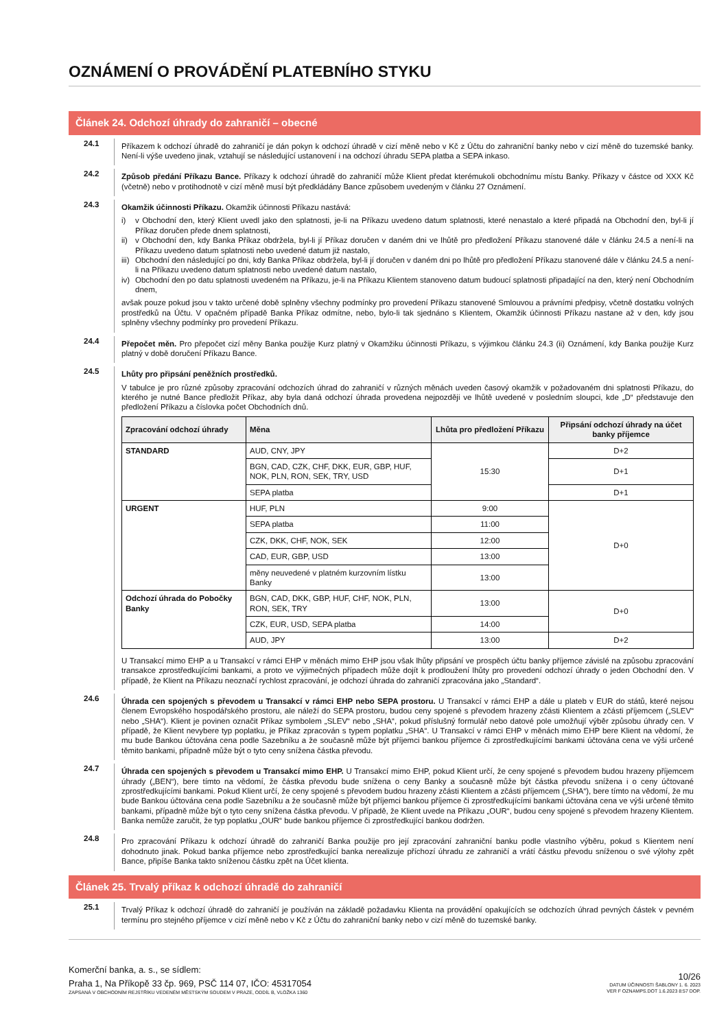OZNÁMENÍ O PROVÁDĚNÍ PLATEBNÍHO STYKU
Článek 24. Odchozí úhrady do zahraničí – obecné
24.1
Příkazem k odchozí úhradě do zahraničí je dán pokyn k odchozí úhradě v cizí měně nebo v Kč z Účtu do zahraniční banky nebo v cizí měně do tuzemské banky. Není-li výše uvedeno jinak, vztahují se následující ustanovení i na odchozí úhradu SEPA platba a SEPA inkaso.
24.2
Způsob předání Příkazu Bance. Příkazy k odchozí úhradě do zahraničí může Klient předat kterémukoli obchodnímu místu Banky. Příkazy v částce od XXX Kč (včetně) nebo v protihodnotě v cizí měně musí být předkládány Bance způsobem uvedeným v článku 27 Oznámení.
24.3
Okamžik účinnosti Příkazu. Okamžik účinnosti Příkazu nastává:
i) v Obchodní den, který Klient uvedl jako den splatnosti, je-li na Příkazu uvedeno datum splatnosti, které nenastalo a které připadá na Obchodní den, byl-li jí Příkaz doručen přede dnem splatnosti,
ii) v Obchodní den, kdy Banka Příkaz obdržela, byl-li jí Příkaz doručen v daném dni ve lhůtě pro předložení Příkazu stanovené dále v článku 24.5 a není-li na Příkazu uvedeno datum splatnosti nebo uvedené datum již nastalo,
iii) Obchodní den následující po dni, kdy Banka Příkaz obdržela, byl-li jí doručen v daném dni po lhůtě pro předložení Příkazu stanovené dále v článku 24.5 a není-li na Příkazu uvedeno datum splatnosti nebo uvedené datum nastalo,
iv) Obchodní den po datu splatnosti uvedeném na Příkazu, je-li na Příkazu Klientem stanoveno datum budoucí splatnosti připadající na den, který není Obchodním dnem,
avšak pouze pokud jsou v takto určené době splněny všechny podmínky pro provedení Příkazu stanovené Smlouvou a právními předpisy, včetně dostatku volných prostředků na Účtu. V opačném případě Banka Příkaz odmítne, nebo, bylo-li tak sjednáno s Klientem, Okamžik účinnosti Příkazu nastane až v den, kdy jsou splněny všechny podmínky pro provedení Příkazu.
24.4
Přepočet měn. Pro přepočet cizí měny Banka použije Kurz platný v Okamžiku účinnosti Příkazu, s výjimkou článku 24.3 (ii) Oznámení, kdy Banka použije Kurz platný v době doručení Příkazu Bance.
24.5
Lhůty pro připsání peněžních prostředků.
V tabulce je pro různé způsoby zpracování odchozích úhrad do zahraničí v různých měnách uveden časový okamžik v požadovaném dni splatnosti Příkazu, do kterého je nutné Bance předložit Příkaz, aby byla daná odchozí úhrada provedena nejpozději ve lhůtě uvedené v posledním sloupci, kde „D“ představuje den předložení Příkazu a číslovka počet Obchodních dnů.
| Zpracování odchozí úhrady | Měna | Lhůta pro předložení Příkazu | Připsání odchozí úhrady na účet banky příjemce |
| --- | --- | --- | --- |
| STANDARD | AUD, CNY, JPY | 15:30 | D+2 |
| | BGN, CAD, CZK, CHF, DKK, EUR, GBP, HUF, NOK, PLN, RON, SEK, TRY, USD | | D+1 |
| | SEPA platba | | D+1 |
| URGENT | HUF, PLN | 9:00 | D+0 |
| | SEPA platba | 11:00 | |
| | CZK, DKK, CHF, NOK, SEK | 12:00 | |
| | CAD, EUR, GBP, USD | 13:00 | |
| | měny neuvedené v platném kurzovním lístku Banky | 13:00 | |
| Odchozí úhrada do Pobočky Banky | BGN, CAD, DKK, GBP, HUF, CHF, NOK, PLN, RON, SEK, TRY | 13:00 | D+0 |
| | CZK, EUR, USD, SEPA platba | 14:00 | |
| | AUD, JPY | 13:00 | D+2 |
U Transakcí mimo EHP a u Transakcí v rámci EHP v měnách mimo EHP jsou však lhůty připsání ve prospěch účtu banky příjemce závislé na způsobu zpracování transakce zprostředkujícími bankami, a proto ve výjimečných případech může dojít k prodloužení lhůty pro provedení odchozí úhrady o jeden Obchodní den. V případě, že Klient na Příkazu neoznačí rychlost zpracování, je odchozí úhrada do zahraničí zpracována jako „Standard“.
24.6
Úhrada cen spojených s převodem u Transakcí v rámci EHP nebo SEPA prostoru. U Transakcí v rámci EHP a dále u plateb v EUR do států, které nejsou členem Evropského hospodářského prostoru, ale náleží do SEPA prostoru, budou ceny spojené s převodem hrazeny zčásti Klientem a zčásti příjemcem („SLEV“ nebo „SHA“). Klient je povinen označit Příkaz symbolem „SLEV“ nebo „SHA“, pokud příslušný formulář nebo datové pole umožňují výběr způsobu úhrady cen. V případě, že Klient nevybere typ poplatku, je Příkaz zpracován s typem poplatku „SHA“. U Transakcí v rámci EHP v měnách mimo EHP bere Klient na vědomí, že mu bude Bankou účtována cena podle Sazebníku a že současně může být příjemci bankou příjemce či zprostředkujícími bankami účtována cena ve výši určené těmito bankami, případně může být o tyto ceny snížena částka převodu.
24.7
Úhrada cen spojených s převodem u Transakcí mimo EHP. U Transakcí mimo EHP, pokud Klient určí, že ceny spojené s převodem budou hrazeny příjemcem úhrady („BEN“), bere tímto na vědomí, že částka převodu bude snížena o ceny Banky a současně může být částka převodu snížena i o ceny účtované zprostředkujícími bankami. Pokud Klient určí, že ceny spojené s převodem budou hrazeny zčásti Klientem a zčásti příjemcem („SHA“), bere tímto na vědomí, že mu bude Bankou účtována cena podle Sazebníku a že současně může být příjemci bankou příjemce či zprostředkujícími bankami účtována cena ve výši určené těmito bankami, případně může být o tyto ceny snížena částka převodu. V případě, že Klient uvede na Příkazu „OUR“, budou ceny spojené s převodem hrazeny Klientem. Banka nemůže zaručit, že typ poplatku „OUR“ bude bankou příjemce či zprostředkující bankou dodržen.
24.8
Pro zpracování Příkazu k odchozí úhradě do zahraničí Banka použije pro její zpracování zahraniční banku podle vlastního výběru, pokud s Klientem není dohodnuto jinak. Pokud banka příjemce nebo zprostředkující banka nerealizuje příchozí úhradu ze zahraničí a vrátí částku převodu sníženou o své výlohy zpět Bance, připíše Banka takto sníženou částku zpět na Účet klienta.
Článek 25. Trvalý příkaz k odchozí úhradě do zahraničí
25.1
Trvalý Příkaz k odchozí úhradě do zahraničí je používán na základě požadavku Klienta na provádění opakujících se odchozích úhrad pevných částek v pevném termínu pro stejného příjemce v cizí měně nebo v Kč z Účtu do zahraniční banky nebo v cizí měně do tuzemské banky.
Komerční banka, a. s., se sídlem:
Praha 1, Na Příkopě 33 čp. 969, PSČ 114 07, IČO: 45317054
ZAPSANÁ V OBCHODNÍM REJSTŘÍKU VEDENÉM MĚSTSKÝM SOUDEM V PRAZE, ODDÍL B, VLOŽKA 1360
10/26
DATUM ÚČINNOSTI ŠABLONY 1. 6. 2023
VER F OZNAMPS.DOT 1.6.2023 8:57 DOP.